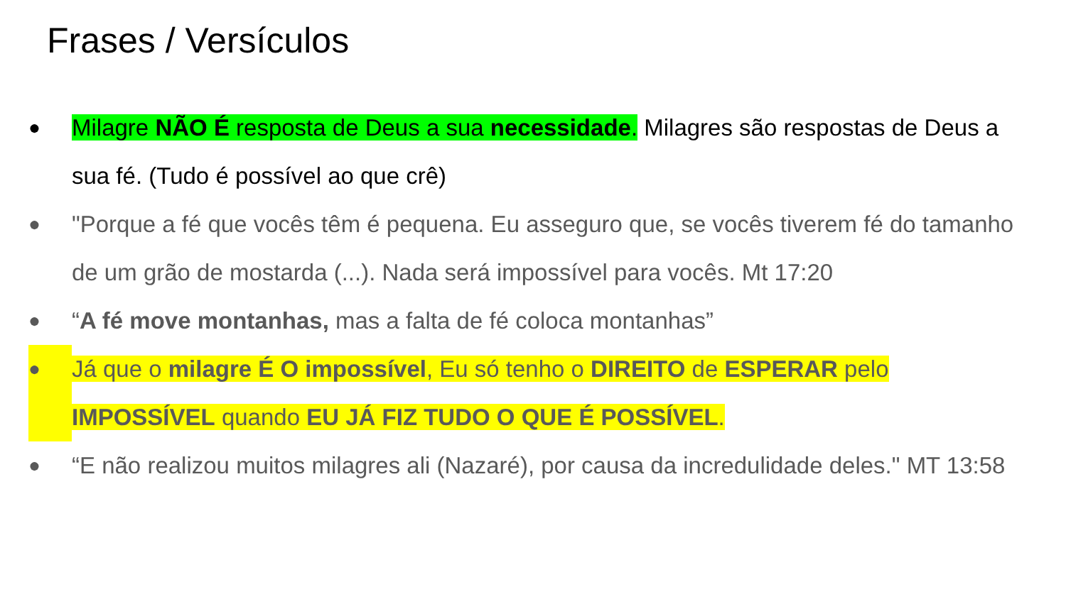Frases / Versículos
● Milagre NÃO É resposta de Deus a sua necessidade. Milagres são respostas de Deus a sua fé. (Tudo é possível ao que crê)
● "Porque a fé que vocês têm é pequena. Eu asseguro que, se vocês tiverem fé do tamanho de um grão de mostarda (...). Nada será impossível para vocês. Mt 17:20
● “A fé move montanhas, mas a falta de fé coloca montanhas”
● Já que o milagre É O impossível, Eu só tenho o DIREITO de ESPERAR pelo IMPOSSÍVEL quando EU JÁ FIZ TUDO O QUE É POSSÍVEL.
● “E não realizou muitos milagres ali (Nazaré), por causa da incredulidade deles." MT 13:58